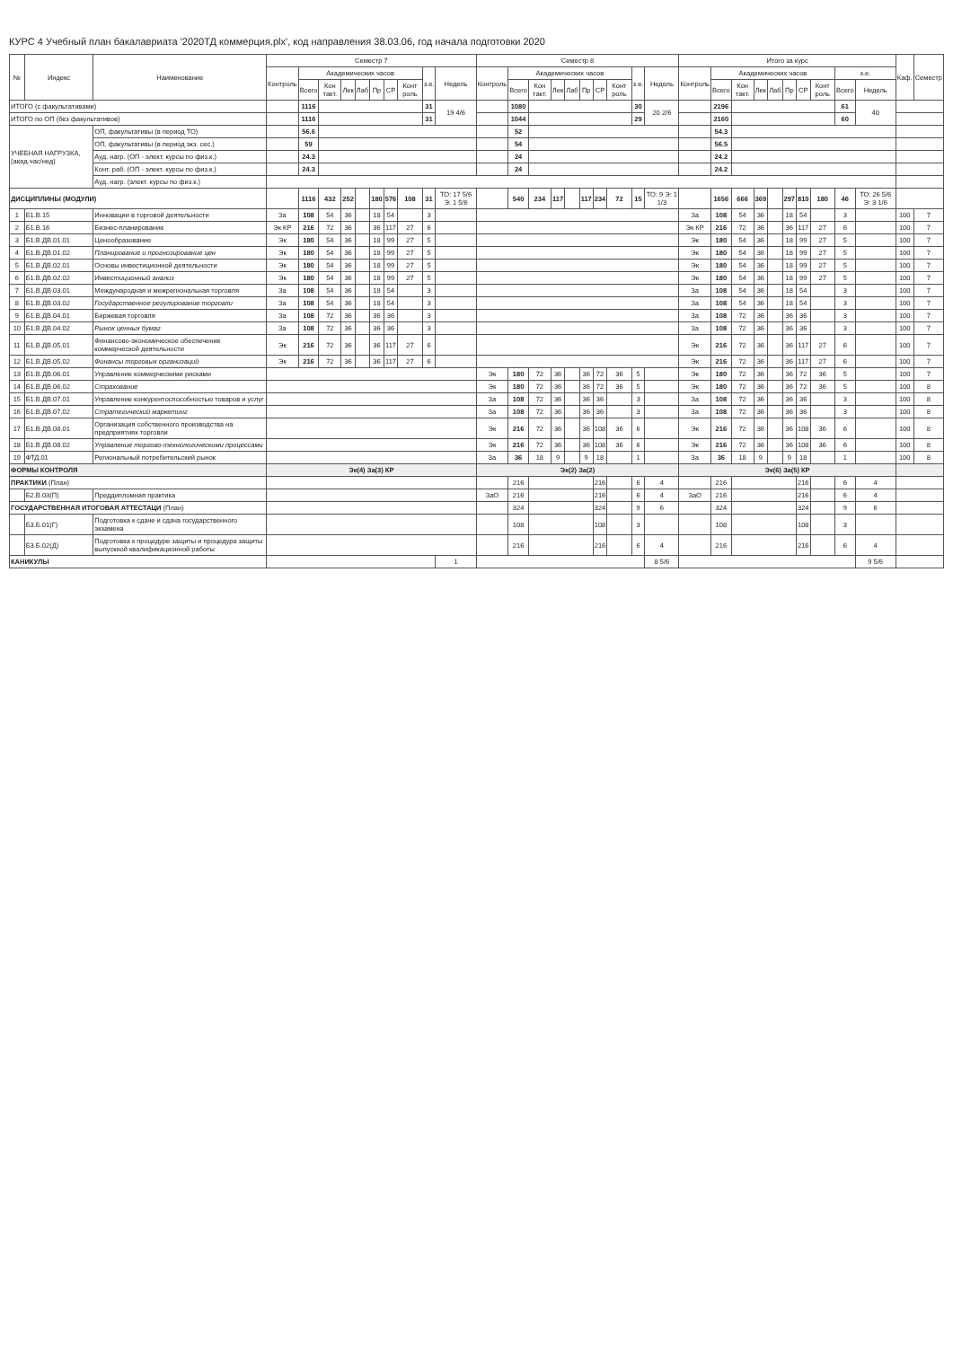КУРС 4 Учебный план бакалавриата '2020ТД коммерция.plx', код направления 38.03.06, год начала подготовки 2020
| № | Индекс | Наименование | Семестр 7 | | | | | | | | | | Семестр 8 | | | | | | | | | | Итого за курс | | | | | | | | | | Каф. | Семестр |
| --- | --- | --- | --- | --- | --- | --- | --- | --- | --- | --- | --- | --- | --- | --- | --- | --- | --- | --- | --- | --- | --- | --- | --- | --- | --- | --- | --- | --- | --- | --- | --- | --- | --- | --- |
| | | | Контроль | Академических часов | | | | | | | з.е. | Недель | Контроль | Академических часов | | | | | | | з.е. | Недель | Контроль | Академических часов | | | | | | | з.е. | | | |
| | | | | Всего | Кон такт. | Лек | Лаб | Пр | СР | Конт роль | | | | Всего | Кон такт. | Лек | Лаб | Пр | СР | Конт роль | | | | Всего | Кон такт. | Лек | Лаб | Пр | СР | Конт роль | Всего | Недель | | |
| ИТОГО (с факультативами) | | | | 1116 | | | | | | | 31 | 19 4/6 | | 1080 | | | | | | | 30 | 20 2/6 | | 2196 | | | | | | | 61 | 40 | | |
| ИТОГО по ОП (без факультативов) | | | | 1116 | | | | | | | 31 | | | 1044 | | | | | | | 29 | | | 2160 | | | | | | | 60 | | | |
| УЧЕБНАЯ НАГРУЗКА, (акад.час/нед) | | ОП, факультативы (в период ТО) | | 56.6 | | | | | | | | | | 52 | | | | | | | | | | 54.3 | | | | | | | | | | |
| | | ОП, факультативы (в период экз. сес.) | | 59 | | | | | | | | | | 54 | | | | | | | | | | 56.5 | | | | | | | | | | |
| | | Ауд. нагр. (ОП - элект. курсы по физ.к.) | | 24.3 | | | | | | | | | | 24 | | | | | | | | | | 24.2 | | | | | | | | | | |
| | | Конт. раб. (ОП - элект. курсы по физ.к.) | | 24.3 | | | | | | | | | | 24 | | | | | | | | | | 24.2 | | | | | | | | | | |
| | | Ауд. нагр. (элект. курсы по физ.к.) | | | | | | | | | | | | | | | | | | | | | | | | | | | | | | | | |
| ДИСЦИПЛИНЫ (МОДУЛИ) | | | | 1116 | 432 | 252 | | 180 | 576 | 108 | 31 | ТО: 17 5/6 Э: 1 5/6 | | 540 | 234 | 117 | | 117 | 234 | 72 | 15 | ТО: 9 Э: 1 1/3 | | 1656 | 666 | 369 | | 297 | 810 | 180 | 46 | ТО: 26 5/6 Э: 3 1/6 | | |
| 1 | Б1.В.15 | Инновации в торговой деятельности | За | 108 | 54 | 36 | | 18 | 54 | | 3 | | | | | | | | | | | | За | 108 | 54 | 36 | | 18 | 54 | | 3 | | 100 | 7 |
| 2 | Б1.В.16 | Бизнес-планирование | Эк КР | 216 | 72 | 36 | | 36 | 117 | 27 | 6 | | | | | | | | | | | | Эк КР | 216 | 72 | 36 | | 36 | 117 | 27 | 6 | | 100 | 7 |
| 3 | Б1.В.ДВ.01.01 | Ценообразование | Эк | 180 | 54 | 36 | | 18 | 99 | 27 | 5 | | | | | | | | | | | | Эк | 180 | 54 | 36 | | 18 | 99 | 27 | 5 | | 100 | 7 |
| 4 | Б1.В.ДВ.01.02 | Планирование и прогнозирование цен | Эк | 180 | 54 | 36 | | 18 | 99 | 27 | 5 | | | | | | | | | | | | Эк | 180 | 54 | 36 | | 18 | 99 | 27 | 5 | | 100 | 7 |
| 5 | Б1.В.ДВ.02.01 | Основы инвестиционной деятельности | Эк | 180 | 54 | 36 | | 18 | 99 | 27 | 5 | | | | | | | | | | | | Эк | 180 | 54 | 36 | | 18 | 99 | 27 | 5 | | 100 | 7 |
| 6 | Б1.В.ДВ.02.02 | Инвестиционный анализ | Эк | 180 | 54 | 36 | | 18 | 99 | 27 | 5 | | | | | | | | | | | | Эк | 180 | 54 | 36 | | 18 | 99 | 27 | 5 | | 100 | 7 |
| 7 | Б1.В.ДВ.03.01 | Международная и межрегиональная торговля | За | 108 | 54 | 36 | | 18 | 54 | | 3 | | | | | | | | | | | | За | 108 | 54 | 36 | | 18 | 54 | | 3 | | 100 | 7 |
| 8 | Б1.В.ДВ.03.02 | Государственное регулирование торговли | За | 108 | 54 | 36 | | 18 | 54 | | 3 | | | | | | | | | | | | За | 108 | 54 | 36 | | 18 | 54 | | 3 | | 100 | 7 |
| 9 | Б1.В.ДВ.04.01 | Биржевая торговля | За | 108 | 72 | 36 | | 36 | 36 | | 3 | | | | | | | | | | | | За | 108 | 72 | 36 | | 36 | 36 | | 3 | | 100 | 7 |
| 10 | Б1.В.ДВ.04.02 | Рынок ценных бумаг | За | 108 | 72 | 36 | | 36 | 36 | | 3 | | | | | | | | | | | | За | 108 | 72 | 36 | | 36 | 36 | | 3 | | 100 | 7 |
| 11 | Б1.В.ДВ.05.01 | Финансово-экономическое обеспечение коммерческой деятельности | Эк | 216 | 72 | 36 | | 36 | 117 | 27 | 6 | | | | | | | | | | | | Эк | 216 | 72 | 36 | | 36 | 117 | 27 | 6 | | 100 | 7 |
| 12 | Б1.В.ДВ.05.02 | Финансы торговых организаций | Эк | 216 | 72 | 36 | | 36 | 117 | 27 | 6 | | | | | | | | | | | | Эк | 216 | 72 | 36 | | 36 | 117 | 27 | 6 | | 100 | 7 |
| 13 | Б1.В.ДВ.06.01 | Управление коммерческими рисками | | | | | | | | | | | Эк | 180 | 72 | 36 | | 36 | 72 | 36 | 5 | | Эк | 180 | 72 | 36 | | 36 | 72 | 36 | 5 | | 100 | 7 |
| 14 | Б1.В.ДВ.06.02 | Страхование | | | | | | | | | | | Эк | 180 | 72 | 36 | | 36 | 72 | 36 | 5 | | Эк | 180 | 72 | 36 | | 36 | 72 | 36 | 5 | | 100 | 8 |
| 15 | Б1.В.ДВ.07.01 | Управление конкурентоспособностью товаров и услуг | | | | | | | | | | | За | 108 | 72 | 36 | | 36 | 36 | | 3 | | За | 108 | 72 | 36 | | 36 | 36 | | 3 | | 100 | 8 |
| 16 | Б1.В.ДВ.07.02 | Стратегический маркетинг | | | | | | | | | | | За | 108 | 72 | 36 | | 36 | 36 | | 3 | | За | 108 | 72 | 36 | | 36 | 36 | | 3 | | 100 | 8 |
| 17 | Б1.В.ДВ.08.01 | Организация собственного производства на предприятиях торговли | | | | | | | | | | | Эк | 216 | 72 | 36 | | 36 | 108 | 36 | 6 | | Эк | 216 | 72 | 36 | | 36 | 108 | 36 | 6 | | 100 | 8 |
| 18 | Б1.В.ДВ.08.02 | Управление торгово-технологическими процессами | | | | | | | | | | | Эк | 216 | 72 | 36 | | 36 | 108 | 36 | 6 | | Эк | 216 | 72 | 36 | | 36 | 108 | 36 | 6 | | 100 | 8 |
| 19 | ФТД.01 | Региональный потребительский рынок | | | | | | | | | | | За | 36 | 18 | 9 | | 9 | 18 | | 1 | | За | 36 | 18 | 9 | | 9 | 18 | | 1 | | 100 | 8 |
| ФОРМЫ КОНТРОЛЯ | | | Эк(4) За(3) КР | | | | | | | | | | Эк(2) За(2) | | | | | | | | | | Эк(6) За(5) КР | | | | | | | | | | | |
| ПРАКТИКИ (План) | | | | | | | | | | | | | | 216 | | | | | 216 | | 6 | 4 | | 216 | | | | | 216 | | 6 | 4 | | |
| | Б2.В.03(П) | Преддипломная практика | | | | | | | | | | | ЗаО | 216 | | | | | 216 | | 6 | 4 | ЗаО | 216 | | | | | 216 | | 6 | 4 | | |
| ГОСУДАРСТВЕННАЯ ИТОГОВАЯ АТТЕСТАЦИ (План) | | | | | | | | | | | | | | 324 | | | | | 324 | | 9 | 6 | | 324 | | | | | 324 | | 9 | 6 | | |
| | Б3.Б.01(Г) | Подготовка к сдаче и сдача государственного экзамена | | | | | | | | | | | | 108 | | | | | 108 | | 3 | | | 108 | | | | | 108 | | 3 | | | |
| | Б3.Б.02(Д) | Подготовка к процедуре защиты и процедура защиты выпускной квалификационной работы | | | | | | | | | | | | 216 | | | | | 216 | | 6 | 4 | | 216 | | | | | 216 | | 6 | 4 | | |
| КАНИКУЛЫ | | | | | | | | | | | | 1 | | | | | | | | | | 8 5/6 | | | | | | | | | | 9 5/6 | | |